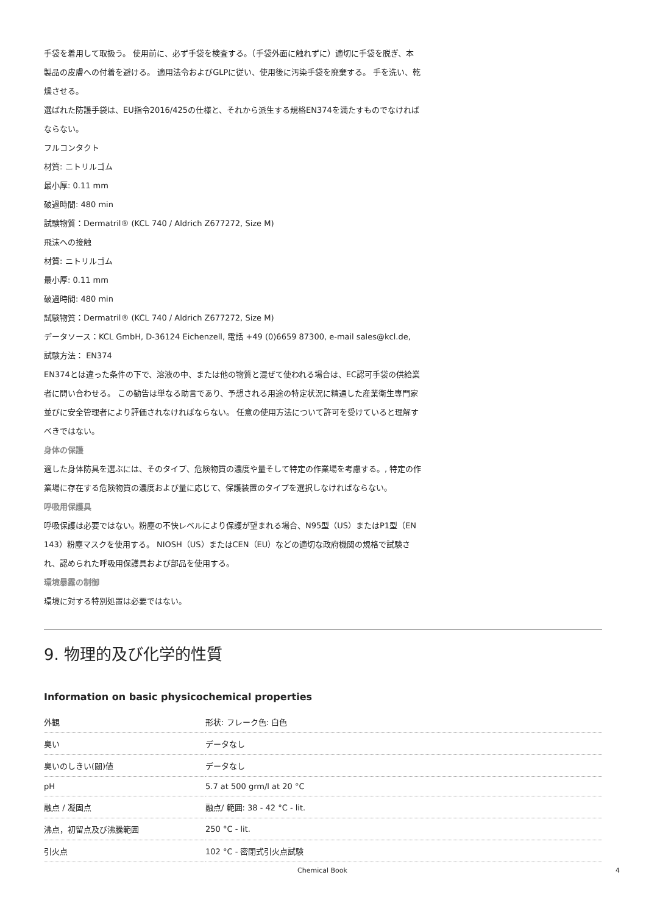手袋を着用して取扱う。 使用前に、必ず手袋を検査する。（手袋外面に触れずに）適切に手袋を脱ぎ、本製品の皮膚への付着を避ける。 適用法令およびGLPに従い、使用後に汚染手袋を廃棄する。 手を洗い、乾燥させる。
選ばれた防護手袋は、EU指令2016/425の仕様と、それから派生する規格EN374を満たすものでなければならない。
フルコンタクト
材質: ニトリルゴム
最小厚: 0.11 mm
破過時間: 480 min
試験物質：Dermatril® (KCL 740 / Aldrich Z677272, Size M)
飛沫への接触
材質: ニトリルゴム
最小厚: 0.11 mm
破過時間: 480 min
試験物質：Dermatril® (KCL 740 / Aldrich Z677272, Size M)
データソース：KCL GmbH, D-36124 Eichenzell, 電話 +49 (0)6659 87300, e-mail sales@kcl.de,
試験方法： EN374
EN374とは違った条件の下で、溶液の中、または他の物質と混ぜて使われる場合は、EC認可手袋の供給業者に問い合わせる。 この勧告は単なる助言であり、予想される用途の特定状況に精通した産業衛生専門家並びに安全管理者により評価されなければならない。 任意の使用方法について許可を受けていると理解すべきではない。
身体の保護
適した身体防具を選ぶには、そのタイプ、危険物質の濃度や量そして特定の作業場を考慮する。, 特定の作業場に存在する危険物質の濃度および量に応じて、保護装置のタイプを選択しなければならない。
呼吸用保護具
呼吸保護は必要ではない。粉塵の不快レベルにより保護が望まれる場合、N95型（US）またはP1型（EN 143）粉塵マスクを使用する。 NIOSH（US）またはCEN（EU）などの適切な政府機関の規格で試験され、認められた呼吸用保護具および部品を使用する。
環境暴露の制御
環境に対する特別処置は必要ではない。
9. 物理的及び化学的性質
Information on basic physicochemical properties
| 外観 | 形状: フレーク色: 白色 |
| 臭い | データなし |
| 臭いのしきい(閾)値 | データなし |
| pH | 5.7 at 500 grm/l at 20 °C |
| 融点 / 凝固点 | 融点/ 範囲: 38 - 42 °C - lit. |
| 沸点，初留点及び沸騰範囲 | 250 °C - lit. |
| 引火点 | 102 °C - 密閉式引火点試験 |
Chemical Book 4